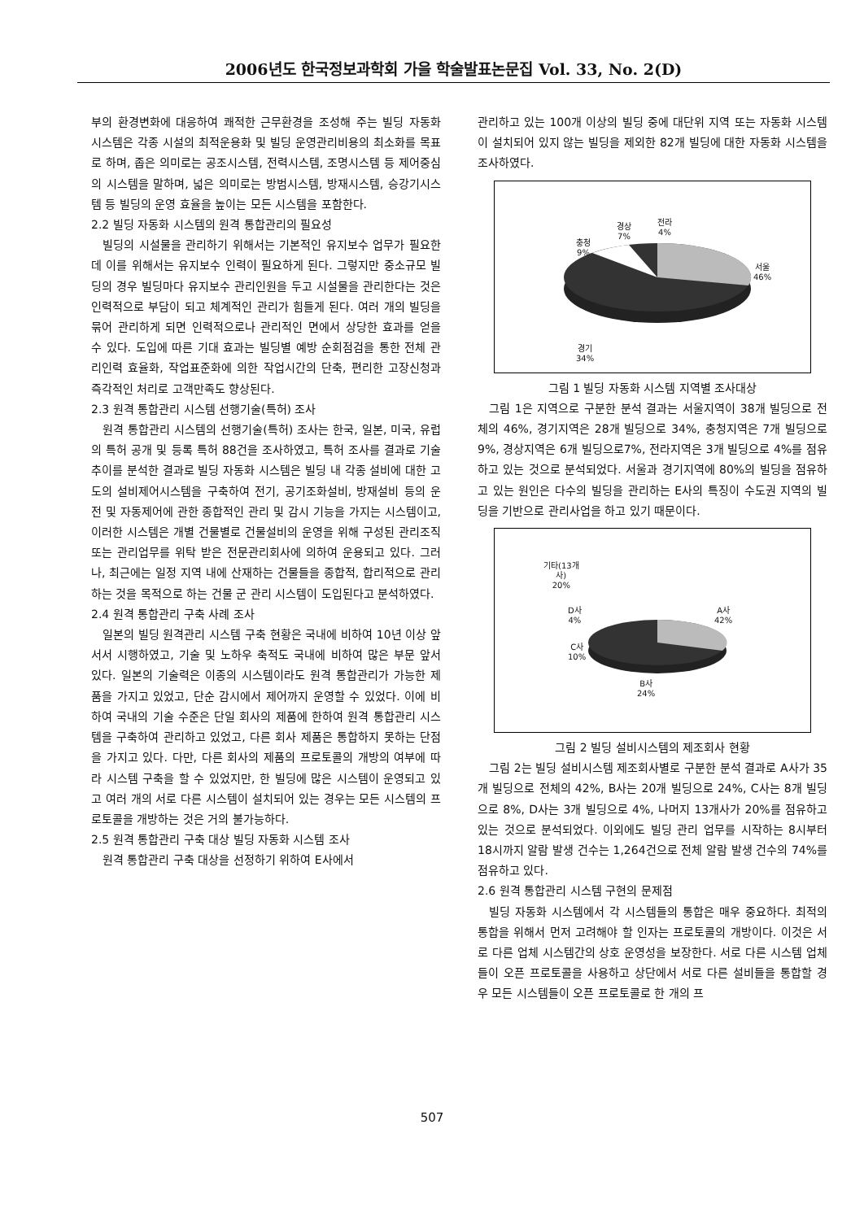2006년도 한국정보과학회 가을 학술발표논문집 Vol. 33, No. 2(D)
부의 환경변화에 대응하여 쾌적한 근무환경을 조성해 주는 빌딩 자동화 시스템은 각종 시설의 최적운용화 및 빌딩 운영관리비용의 최소화를 목표로 하며, 좁은 의미로는 공조시스템, 전력시스템, 조명시스템 등 제어중심의 시스템을 말하며, 넓은 의미로는 방범시스템, 방재시스템, 승강기시스템 등 빌딩의 운영 효율을 높이는 모든 시스템을 포함한다.
2.2 빌딩 자동화 시스템의 원격 통합관리의 필요성
빌딩의 시설물을 관리하기 위해서는 기본적인 유지보수 업무가 필요한데 이를 위해서는 유지보수 인력이 필요하게 된다. 그렇지만 중소규모 빌딩의 경우 빌딩마다 유지보수 관리인원을 두고 시설물을 관리한다는 것은 인력적으로 부담이 되고 체계적인 관리가 힘들게 된다. 여러 개의 빌딩을 묶어 관리하게 되면 인력적으로나 관리적인 면에서 상당한 효과를 얻을 수 있다. 도입에 따른 기대 효과는 빌딩별 예방 순회점검을 통한 전체 관리인력 효율화, 작업표준화에 의한 작업시간의 단축, 편리한 고장신청과 즉각적인 처리로 고객만족도 향상된다.
2.3 원격 통합관리 시스템 선행기술(특허) 조사
원격 통합관리 시스템의 선행기술(특허) 조사는 한국, 일본, 미국, 유럽의 특허 공개 및 등록 특허 88건을 조사하였고, 특허 조사를 결과로 기술추이를 분석한 결과로 빌딩 자동화 시스템은 빌딩 내 각종 설비에 대한 고도의 설비제어시스템을 구축하여 전기, 공기조화설비, 방재설비 등의 운전 및 자동제어에 관한 종합적인 관리 및 감시 기능을 가지는 시스템이고, 이러한 시스템은 개별 건물별로 건물설비의 운영을 위해 구성된 관리조직 또는 관리업무를 위탁 받은 전문관리회사에 의하여 운용되고 있다. 그러나, 최근에는 일정 지역 내에 산재하는 건물들을 종합적, 합리적으로 관리하는 것을 목적으로 하는 건물 군 관리 시스템이 도입된다고 분석하였다.
2.4 원격 통합관리 구축 사례 조사
일본의 빌딩 원격관리 시스템 구축 현황은 국내에 비하여 10년 이상 앞서서 시행하였고, 기술 및 노하우 축적도 국내에 비하여 많은 부문 앞서 있다. 일본의 기술력은 이종의 시스템이라도 원격 통합관리가 가능한 제품을 가지고 있었고, 단순 감시에서 제어까지 운영할 수 있었다. 이에 비하여 국내의 기술 수준은 단일 회사의 제품에 한하여 원격 통합관리 시스템을 구축하여 관리하고 있었고, 다른 회사 제품은 통합하지 못하는 단점을 가지고 있다. 다만, 다른 회사의 제품의 프로토콜의 개방의 여부에 따라 시스템 구축을 할 수 있었지만, 한 빌딩에 많은 시스템이 운영되고 있고 여러 개의 서로 다른 시스템이 설치되어 있는 경우는 모든 시스템의 프로토콜을 개방하는 것은 거의 불가능하다.
2.5 원격 통합관리 구축 대상 빌딩 자동화 시스템 조사
원격 통합관리 구축 대상을 선정하기 위하여 E사에서
관리하고 있는 100개 이상의 빌딩 중에 대단위 지역 또는 자동화 시스템이 설치되어 있지 않는 빌딩을 제외한 82개 빌딩에 대한 자동화 시스템을 조사하였다.
충청
9%
경상
7%
전라
4%
서울
46%
경기
34%
그림 1 빌딩 자동화 시스템 지역별 조사대상
그림 1은 지역으로 구분한 분석 결과는 서울지역이 38개 빌딩으로 전체의 46%, 경기지역은 28개 빌딩으로 34%, 충청지역은 7개 빌딩으로 9%, 경상지역은 6개 빌딩으로7%, 전라지역은 3개 빌딩으로 4%를 점유하고 있는 것으로 분석되었다. 서울과 경기지역에 80%의 빌딩을 점유하고 있는 원인은 다수의 빌딩을 관리하는 E사의 특징이 수도권 지역의 빌딩을 기반으로 관리사업을 하고 있기 때문이다.
기타(13개
사)
20%
D사
4%
C사
10%
A사
42%
B사
24%
그림 2 빌딩 설비시스템의 제조회사 현황
그림 2는 빌딩 설비시스템 제조회사별로 구분한 분석 결과로 A사가 35개 빌딩으로 전체의 42%, B사는 20개 빌딩으로 24%, C사는 8개 빌딩으로 8%, D사는 3개 빌딩으로 4%, 나머지 13개사가 20%를 점유하고 있는 것으로 분석되었다. 이외에도 빌딩 관리 업무를 시작하는 8시부터 18시까지 알람 발생 건수는 1,264건으로 전체 알람 발생 건수의 74%를 점유하고 있다.
2.6 원격 통합관리 시스템 구현의 문제점
빌딩 자동화 시스템에서 각 시스템들의 통합은 매우 중요하다. 최적의 통합을 위해서 먼저 고려해야 할 인자는 프로토콜의 개방이다. 이것은 서로 다른 업체 시스템간의 상호 운영성을 보장한다. 서로 다른 시스템 업체들이 오픈 프로토콜을 사용하고 상단에서 서로 다른 설비들을 통합할 경우 모든 시스템들이 오픈 프로토콜로 한 개의 프
507